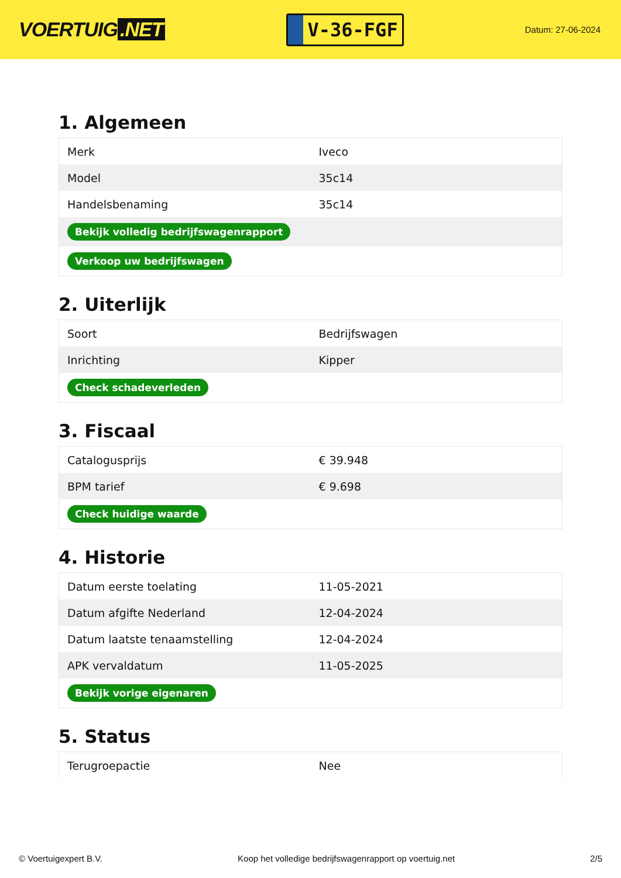VOERTUIG.NET
V-36-FGF
Datum: 27-06-2024
1. Algemeen
| Merk | Iveco |
| Model | 35c14 |
| Handelsbenaming | 35c14 |
| Bekijk volledig bedrijfswagenrapport | |
| Verkoop uw bedrijfswagen | |
2. Uiterlijk
| Soort | Bedrijfswagen |
| Inrichting | Kipper |
| Check schadeverleden | |
3. Fiscaal
| Catalogusprijs | € 39.948 |
| BPM tarief | € 9.698 |
| Check huidige waarde | |
4. Historie
| Datum eerste toelating | 11-05-2021 |
| Datum afgifte Nederland | 12-04-2024 |
| Datum laatste tenaamstelling | 12-04-2024 |
| APK vervaldatum | 11-05-2025 |
| Bekijk vorige eigenaren | |
5. Status
| Terugroepactie | Nee |
© Voertuigexpert B.V. Koop het volledige bedrijfswagenrapport op voertuig.net 2/5